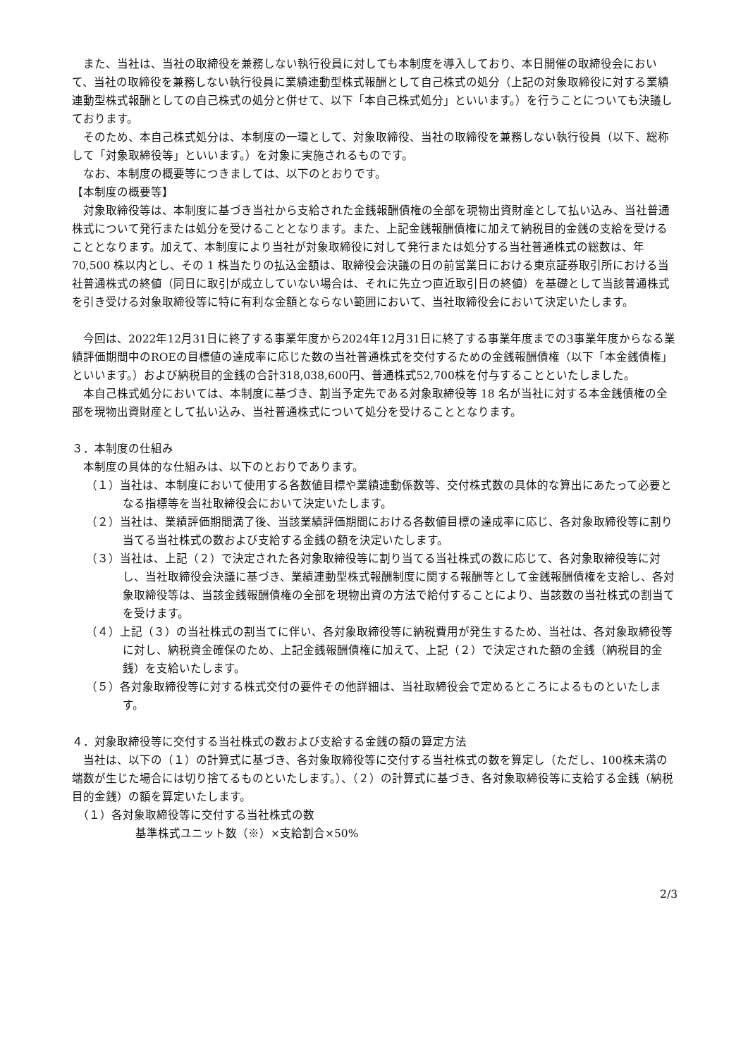また、当社は、当社の取締役を兼務しない執行役員に対しても本制度を導入しており、本日開催の取締役会において、当社の取締役を兼務しない執行役員に業績連動型株式報酬として自己株式の処分（上記の対象取締役に対する業績連動型株式報酬としての自己株式の処分と併せて、以下「本自己株式処分」といいます。）を行うことについても決議しております。
　そのため、本自己株式処分は、本制度の一環として、対象取締役、当社の取締役を兼務しない執行役員（以下、総称して「対象取締役等」といいます。）を対象に実施されるものです。
　なお、本制度の概要等につきましては、以下のとおりです。
【本制度の概要等】
　対象取締役等は、本制度に基づき当社から支給された金銭報酬債権の全部を現物出資財産として払い込み、当社普通株式について発行または処分を受けることとなります。また、上記金銭報酬債権に加えて納税目的金銭の支給を受けることとなります。加えて、本制度により当社が対象取締役に対して発行または処分する当社普通株式の総数は、年 70,500 株以内とし、その 1 株当たりの払込金額は、取締役会決議の日の前営業日における東京証券取引所における当社普通株式の終値（同日に取引が成立していない場合は、それに先立つ直近取引日の終値）を基礎として当該普通株式を引き受ける対象取締役等に特に有利な金額とならない範囲において、当社取締役会において決定いたします。
　今回は、2022年12月31日に終了する事業年度から2024年12月31日に終了する事業年度までの3事業年度からなる業績評価期間中のROEの目標値の達成率に応じた数の当社普通株式を交付するための金銭報酬債権（以下「本金銭債権」といいます。）および納税目的金銭の合計318,038,600円、普通株式52,700株を付与することといたしました。
　本自己株式処分においては、本制度に基づき、割当予定先である対象取締役等 18 名が当社に対する本金銭債権の全部を現物出資財産として払い込み、当社普通株式について処分を受けることとなります。
３．本制度の仕組み
　本制度の具体的な仕組みは、以下のとおりであります。
（１）当社は、本制度において使用する各数値目標や業績連動係数等、交付株式数の具体的な算出にあたって必要となる指標等を当社取締役会において決定いたします。
（２）当社は、業績評価期間満了後、当該業績評価期間における各数値目標の達成率に応じ、各対象取締役等に割り当てる当社株式の数および支給する金銭の額を決定いたします。
（３）当社は、上記（２）で決定された各対象取締役等に割り当てる当社株式の数に応じて、各対象取締役等に対し、当社取締役会決議に基づき、業績連動型株式報酬制度に関する報酬等として金銭報酬債権を支給し、各対象取締役等は、当該金銭報酬債権の全部を現物出資の方法で給付することにより、当該数の当社株式の割当てを受けます。
（４）上記（３）の当社株式の割当てに伴い、各対象取締役等に納税費用が発生するため、当社は、各対象取締役等に対し、納税資金確保のため、上記金銭報酬債権に加えて、上記（２）で決定された額の金銭（納税目的金銭）を支給いたします。
（５）各対象取締役等に対する株式交付の要件その他詳細は、当社取締役会で定めるところによるものといたします。
４．対象取締役等に交付する当社株式の数および支給する金銭の額の算定方法
　当社は、以下の（１）の計算式に基づき、各対象取締役等に交付する当社株式の数を算定し（ただし、100株未満の端数が生じた場合には切り捨てるものといたします。）、（２）の計算式に基づき、各対象取締役等に支給する金銭（納税目的金銭）の額を算定いたします。
　（１）各対象取締役等に交付する当社株式の数
基準株式ユニット数（※）×支給割合×50%
2/3